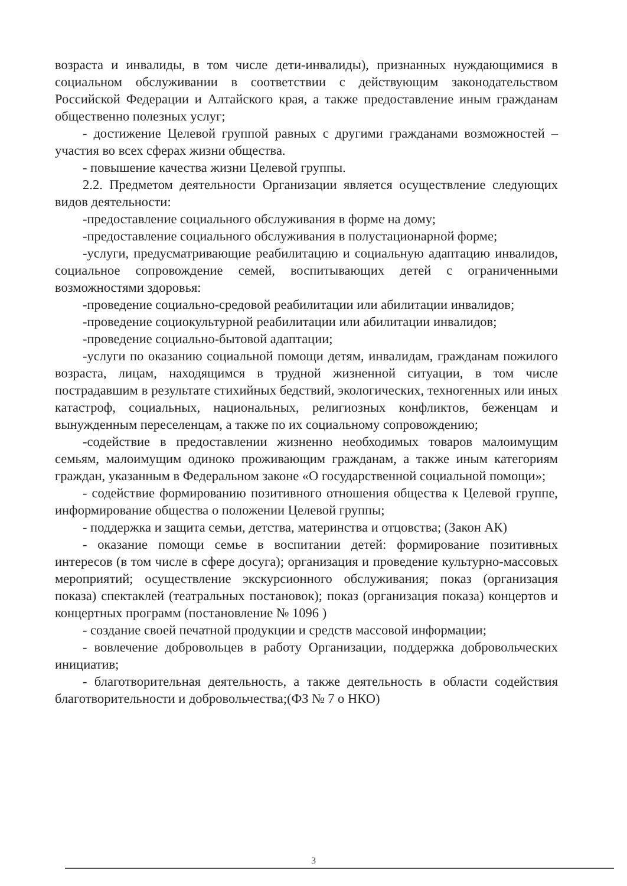возраста и инвалиды, в том числе дети-инвалиды), признанных нуждающимися в социальном обслуживании в соответствии с действующим законодательством Российской Федерации и Алтайского края, а также предоставление иным гражданам общественно полезных услуг;
- достижение Целевой группой равных с другими гражданами возможностей – участия во всех сферах жизни общества.
- повышение качества жизни Целевой группы.
2.2. Предметом деятельности Организации является осуществление следующих видов деятельности:
-предоставление социального обслуживания в форме на дому;
-предоставление социального обслуживания в полустационарной форме;
-услуги, предусматривающие реабилитацию и социальную адаптацию инвалидов, социальное сопровождение семей, воспитывающих детей с ограниченными возможностями здоровья:
-проведение социально-средовой реабилитации или абилитации инвалидов;
-проведение социокультурной реабилитации или абилитации инвалидов;
-проведение социально-бытовой адаптации;
-услуги по оказанию социальной помощи детям, инвалидам, гражданам пожилого возраста, лицам, находящимся в трудной жизненной ситуации, в том числе пострадавшим в результате стихийных бедствий, экологических, техногенных или иных катастроф, социальных, национальных, религиозных конфликтов, беженцам и вынужденным переселенцам, а также по их социальному сопровождению;
-содействие в предоставлении жизненно необходимых товаров малоимущим семьям, малоимущим одиноко проживающим гражданам, а также иным категориям граждан, указанным в Федеральном законе «О государственной социальной помощи»;
- содействие формированию позитивного отношения общества к Целевой группе, информирование общества о положении Целевой группы;
- поддержка и защита семьи, детства, материнства и отцовства; (Закон АК)
- оказание помощи семье в воспитании детей: формирование позитивных интересов (в том числе в сфере досуга); организация и проведение культурно-массовых мероприятий; осуществление экскурсионного обслуживания; показ (организация показа) спектаклей (театральных постановок); показ (организация показа) концертов и концертных программ (постановление № 1096 )
- создание своей печатной продукции и средств массовой информации;
- вовлечение добровольцев в работу Организации, поддержка добровольческих инициатив;
- благотворительная деятельность, а также деятельность в области содействия благотворительности и добровольчества;(ФЗ № 7 о НКО)
3